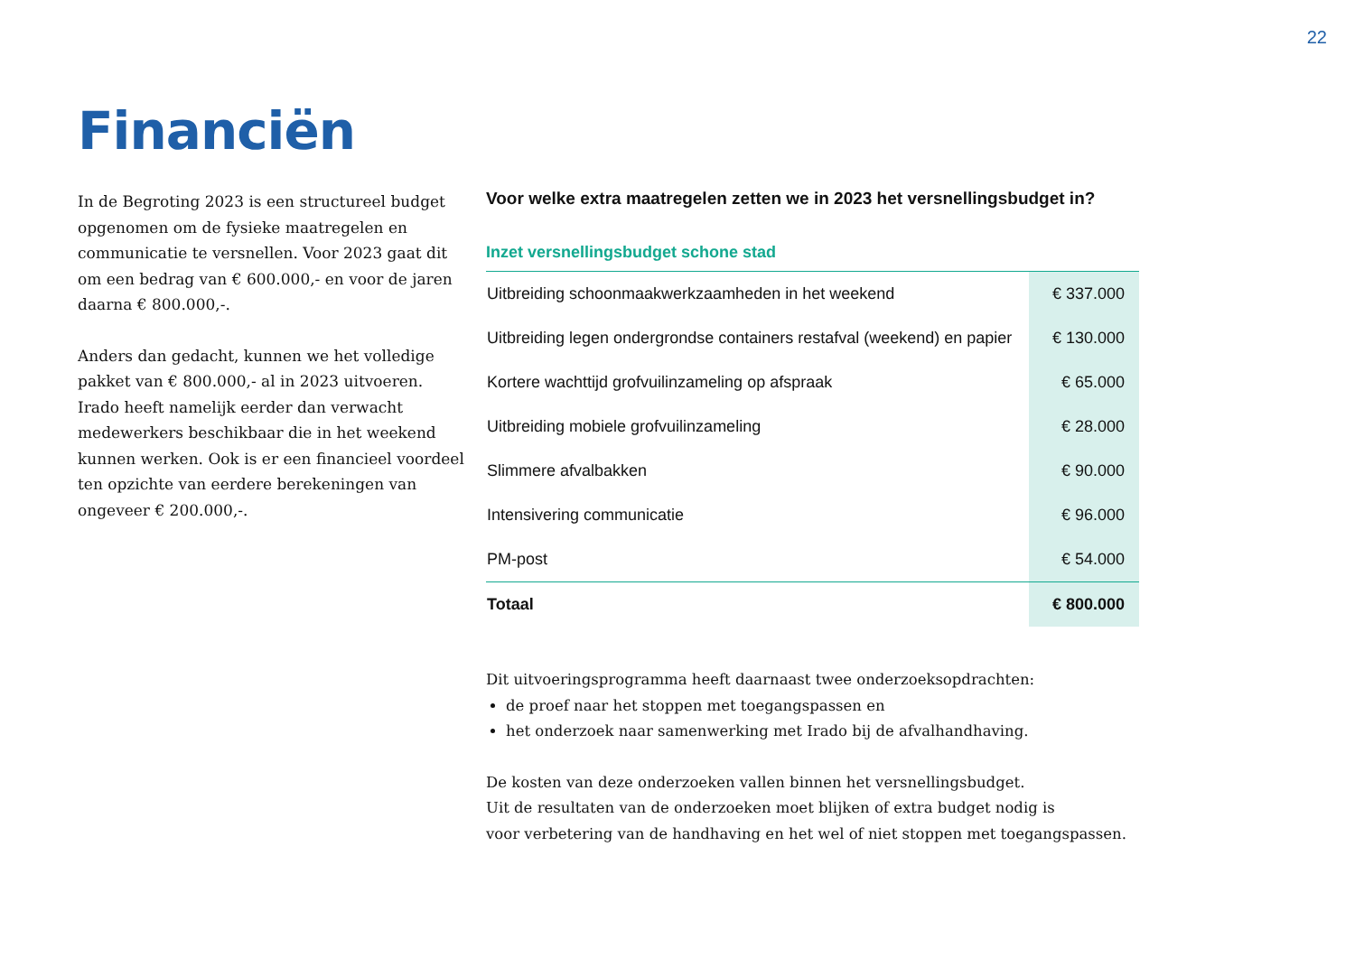22
Financiën
In de Begroting 2023 is een structureel budget opgenomen om de fysieke maatregelen en communicatie te versnellen. Voor 2023 gaat dit om een bedrag van € 600.000,- en voor de jaren daarna € 800.000,-.
Anders dan gedacht, kunnen we het volledige pakket van € 800.000,- al in 2023 uitvoeren. Irado heeft namelijk eerder dan verwacht medewerkers beschikbaar die in het weekend kunnen werken. Ook is er een financieel voordeel ten opzichte van eerdere berekeningen van ongeveer € 200.000,-.
Voor welke extra maatregelen zetten we in 2023 het versnellingsbudget in?
Inzet versnellingsbudget schone stad
| Uitbreiding schoonmaakwerkzaamheden in het weekend | € 337.000 |
| Uitbreiding legen ondergrondse containers restafval (weekend) en papier | € 130.000 |
| Kortere wachttijd grofvuilinzameling op afspraak | € 65.000 |
| Uitbreiding mobiele grofvuilinzameling | € 28.000 |
| Slimmere afvalbakken | € 90.000 |
| Intensivering communicatie | € 96.000 |
| PM-post | € 54.000 |
| Totaal | € 800.000 |
Dit uitvoeringsprogramma heeft daarnaast twee onderzoeksopdrachten:
de proef naar het stoppen met toegangspassen en
het onderzoek naar samenwerking met Irado bij de afvalhandhaving.
De kosten van deze onderzoeken vallen binnen het versnellingsbudget.
Uit de resultaten van de onderzoeken moet blijken of extra budget nodig is
voor verbetering van de handhaving en het wel of niet stoppen met toegangspassen.